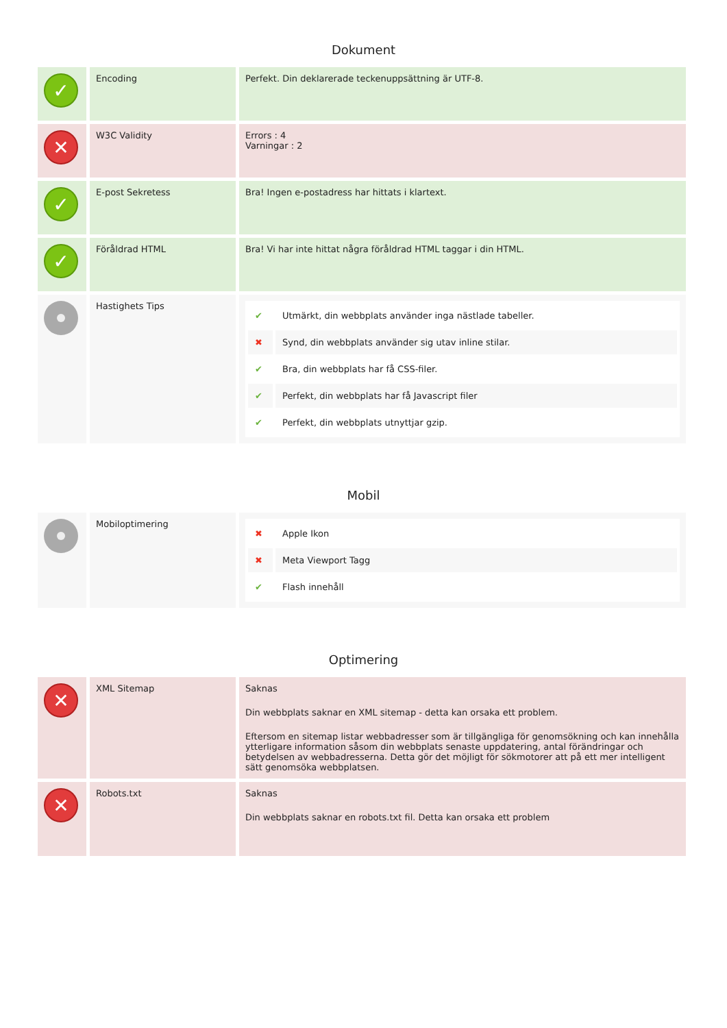Dokument
| ✓ | Encoding | Perfekt. Din deklarerade teckenuppsättning är UTF-8. |
| ✕ | W3C Validity | Errors : 4 Varningar : 2 |
| ✓ | E-post Sekretess | Bra! Ingen e-postadress har hittats i klartext. |
| ✓ | Föråldrad HTML | Bra! Vi har inte hittat några föråldrad HTML taggar i din HTML. |
| | Hastighets Tips | / ✔ / Utmärkt, din webbplats använder inga nästlade tabeller. / / ✖ / Synd, din webbplats använder sig utav inline stilar. / / ✔ / Bra, din webbplats har få CSS-filer. / / ✔ / Perfekt, din webbplats har få Javascript filer / / ✔ / Perfekt, din webbplats utnyttjar gzip. / |
Mobil
| | Mobiloptimering | / ✖ / Apple Ikon / / ✖ / Meta Viewport Tagg / / ✔ / Flash innehåll / |
Optimering
| ✕ | XML Sitemap | Saknas Din webbplats saknar en XML sitemap - detta kan orsaka ett problem. Eftersom en sitemap listar webbadresser som är tillgängliga för genomsökning och kan innehålla ytterligare information såsom din webbplats senaste uppdatering, antal förändringar och betydelsen av webbadresserna. Detta gör det möjligt för sökmotorer att på ett mer intelligent sätt genomsöka webbplatsen. |
| ✕ | Robots.txt | Saknas Din webbplats saknar en robots.txt fil. Detta kan orsaka ett problem |